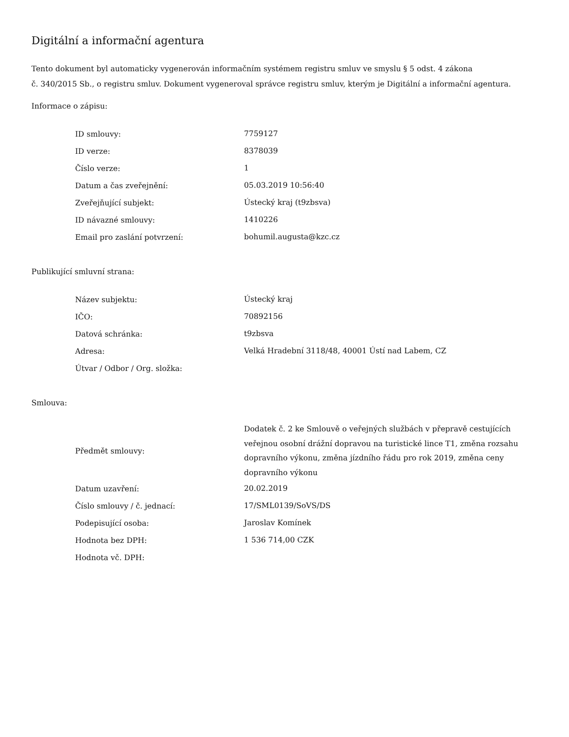Digitální a informační agentura
Tento dokument byl automaticky vygenerován informačním systémem registru smluv ve smyslu § 5 odst. 4 zákona
č. 340/2015 Sb., o registru smluv. Dokument vygeneroval správce registru smluv, kterým je Digitální a informační agentura.
Informace o zápisu:
| ID smlouvy: | 7759127 |
| ID verze: | 8378039 |
| Číslo verze: | 1 |
| Datum a čas zveřejnění: | 05.03.2019 10:56:40 |
| Zveřejňující subjekt: | Ústecký kraj (t9zbsva) |
| ID návazné smlouvy: | 1410226 |
| Email pro zaslání potvrzení: | bohumil.augusta@kzc.cz |
Publikující smluvní strana:
| Název subjektu: | Ústecký kraj |
| IČO: | 70892156 |
| Datová schránka: | t9zbsva |
| Adresa: | Velká Hradební 3118/48, 40001 Ústí nad Labem, CZ |
| Útvar / Odbor / Org. složka: | |
Smlouva:
| Předmět smlouvy: | Dodatek č. 2 ke Smlouvě o veřejných službách v přepravě cestujících veřejnou osobní drážní dopravou na turistické lince T1, změna rozsahu dopravního výkonu, změna jízdního řádu pro rok 2019, změna ceny dopravního výkonu |
| Datum uzavření: | 20.02.2019 |
| Číslo smlouvy / č. jednací: | 17/SML0139/SoVS/DS |
| Podepisující osoba: | Jaroslav Komínek |
| Hodnota bez DPH: | 1 536 714,00 CZK |
| Hodnota vč. DPH: | |